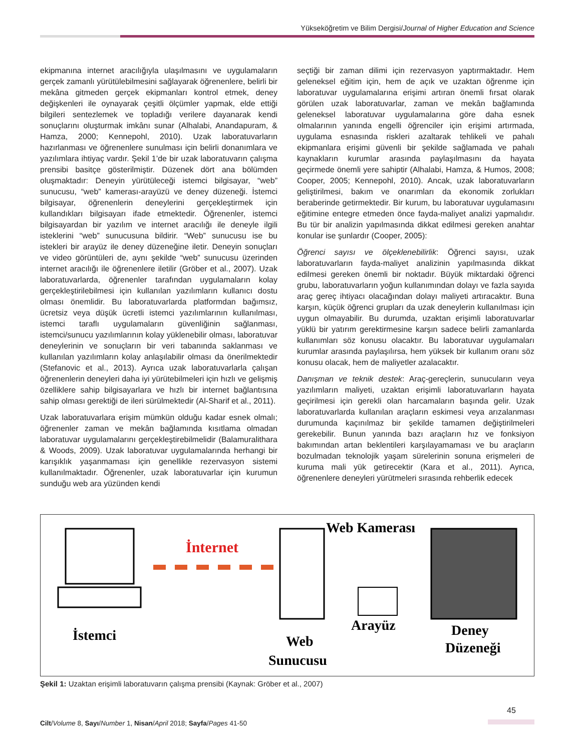Yükseköğretim ve Bilim Dergisi/Journal of Higher Education and Science
ekipmanına internet aracılığıyla ulaşılmasını ve uygulamaların gerçek zamanlı yürütülebilmesini sağlayarak öğrenenlere, belirli bir mekâna gitmeden gerçek ekipmanları kontrol etmek, deney değişkenleri ile oynayarak çeşitli ölçümler yapmak, elde ettiği bilgileri sentezlemek ve topladığı verilere dayanarak kendi sonuçlarını oluşturmak imkânı sunar (Alhalabi, Anandapuram, & Hamza, 2000; Kennepohl, 2010). Uzak laboratuvarların hazırlanması ve öğrenenlere sunulması için belirli donanımlara ve yazılımlara ihtiyaç vardır. Şekil 1’de bir uzak laboratuvarın çalışma prensibi basitçe gösterilmiştir. Düzenek dört ana bölümden oluşmaktadır: Deneyin yürütüleceği istemci bilgisayar, “web” sunucusu, “web” kamerası-arayüzü ve deney düzeneği. İstemci bilgisayar, öğrenenlerin deneylerini gerçekleştirmek için kullandıkları bilgisayarı ifade etmektedir. Öğrenenler, istemci bilgisayardan bir yazılım ve internet aracılığı ile deneyle ilgili isteklerini “web” sunucusuna bildirir. “Web” sunucusu ise bu istekleri bir arayüz ile deney düzeneğine iletir. Deneyin sonuçları ve video görüntüleri de, aynı şekilde “web” sunucusu üzerinden internet aracılığı ile öğrenenlere iletilir (Gröber et al., 2007). Uzak laboratuvarlarda, öğrenenler tarafından uygulamaların kolay gerçekleştirilebilmesi için kullanılan yazılımların kullanıcı dostu olması önemlidir. Bu laboratuvarlarda platformdan bağımsız, ücretsiz veya düşük ücretli istemci yazılımlarının kullanılması, istemci taraflı uygulamaların güvenliğinin sağlanması, istemci/sunucu yazılımlarının kolay yüklenebilir olması, laboratuvar deneylerinin ve sonuçların bir veri tabanında saklanması ve kullanılan yazılımların kolay anlaşılabilir olması da önerilmektedir (Stefanovic et al., 2013). Ayrıca uzak laboratuvarlarla çalışan öğrenenlerin deneyleri daha iyi yürütebilmeleri için hızlı ve gelişmiş özelliklere sahip bilgisayarlara ve hızlı bir internet bağlantısına sahip olması gerektiği de ileri sürülmektedir (Al-Sharif et al., 2011).
Uzak laboratuvarlara erişim mümkün olduğu kadar esnek olmalı; öğrenenler zaman ve mekân bağlamında kısıtlama olmadan laboratuvar uygulamalarını gerçekleştirebilmelidir (Balamuralithara & Woods, 2009). Uzak laboratuvar uygulamalarında herhangi bir karışıklık yaşanmaması için genellikle rezervasyon sistemi kullanılmaktadır. Öğrenenler, uzak laboratuvarlar için kurumun sunduğu web ara yüzünden kendi
seçtiği bir zaman dilimi için rezervasyon yaptırmaktadır. Hem geleneksel eğitim için, hem de açık ve uzaktan öğrenme için laboratuvar uygulamalarına erişimi artıran önemli fırsat olarak görülen uzak laboratuvarlar, zaman ve mekân bağlamında geleneksel laboratuvar uygulamalarına göre daha esnek olmalarının yanında engelli öğrenciler için erişimi artırmada, uygulama esnasında riskleri azaltarak tehlikeli ve pahalı ekipmanlara erişimi güvenli bir şekilde sağlamada ve pahalı kaynakların kurumlar arasında paylaşılmasını da hayata geçirmede önemli yere sahiptir (Alhalabi, Hamza, & Humos, 2008; Cooper, 2005; Kennepohl, 2010). Ancak, uzak laboratuvarların geliştirilmesi, bakım ve onarımları da ekonomik zorlukları beraberinde getirmektedir. Bir kurum, bu laboratuvar uygulamasını eğitimine entegre etmeden önce fayda-maliyet analizi yapmalıdır. Bu tür bir analizin yapılmasında dikkat edilmesi gereken anahtar konular ise şunlardır (Cooper, 2005):
Öğrenci sayısı ve ölçeklenebilirlik: Öğrenci sayısı, uzak laboratuvarların fayda-maliyet analizinin yapılmasında dikkat edilmesi gereken önemli bir noktadır. Büyük miktardaki öğrenci grubu, laboratuvarların yoğun kullanımından dolayı ve fazla sayıda araç gereç ihtiyacı olacağından dolayı maliyeti artıracaktır. Buna karşın, küçük öğrenci grupları da uzak deneylerin kullanılması için uygun olmayabilir. Bu durumda, uzaktan erişimli laboratuvarlar yüklü bir yatırım gerektirmesine karşın sadece belirli zamanlarda kullanımları söz konusu olacaktır. Bu laboratuvar uygulamaları kurumlar arasında paylaşılırsa, hem yüksek bir kullanım oranı söz konusu olacak, hem de maliyetler azalacaktır.
Danışman ve teknik destek: Araç-gereçlerin, sunucuların veya yazılımların maliyeti, uzaktan erişimli laboratuvarların hayata geçirilmesi için gerekli olan harcamaların başında gelir. Uzak laboratuvarlarda kullanılan araçların eskimesi veya arızalanması durumunda kaçınılmaz bir şekilde tamamen değiştirilmeleri gerekebilir. Bunun yanında bazı araçların hız ve fonksiyon bakımından artan beklentileri karşılayamaması ve bu araçların bozulmadan teknolojik yaşam sürelerinin sonuna erişmeleri de kuruma mali yük getirecektir (Kara et al., 2011). Ayrıca, öğrenenlere deneyleri yürütmeleri sırasında rehberlik edecek
İnternet
Web Kamerası
İstemci
Arayüz
Web
Sunucusu
Deney
Düzeneği
Şekil 1: Uzaktan erişimli laboratuvarın çalışma prensibi (Kaynak: Gröber et al., 2007)
45
Cilt/Volume 8, Sayı/Number 1, Nisan/April 2018; Sayfa/Pages 41-50